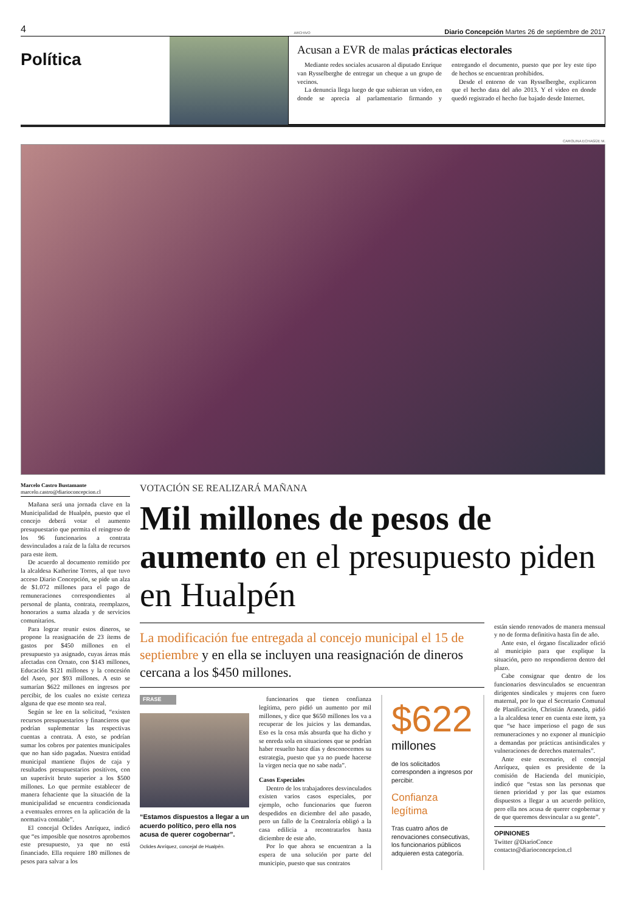4 ARCHIVO Diario Concepción Martes 26 de septiembre de 2017
Política
Acusan a EVR de malas prácticas electorales
Mediante redes sociales acusaron al diputado Enrique van Rysselberghe de entregar un cheque a un grupo de vecinos.
La denuncia llega luego de que subieran un video, en donde se aprecia al parlamentario firmando y entregando el documento, puesto que por ley este tipo de hechos se encuentran prohibidos.
Desde el entorno de van Rysselberghe, explicaron que el hecho data del año 2013. Y el video en donde quedó registrado el hecho fue bajado desde Internet.
CAROLINA ECHAGÜE M.
Marcelo Castro Bustamante
marcelo.castro@diarioconcepcion.cl
Mañana será una jornada clave en la Municipalidad de Hualpén, puesto que el concejo deberá votar el aumento presupuestario que permita el reingreso de los 96 funcionarios a contrata desvinculados a raíz de la falta de recursos para este ítem.
De acuerdo al documento remitido por la alcaldesa Katherine Torres, al que tuvo acceso Diario Concepción, se pide un alza de $1.072 millones para el pago de remuneraciones correspondientes al personal de planta, contrata, reemplazos, honorarios a suma alzada y de servicios comunitarios.
Para lograr reunir estos dineros, se propone la reasignación de 23 ítems de gastos por $450 millones en el presupuesto ya asignado, cuyas áreas más afectadas con Ornato, con $143 millones, Educación $121 millones y la concesión del Aseo, por $93 millones. A esto se sumarían $622 millones en ingresos por percibir, de los cuales no existe certeza alguna de que ese monto sea real.
Según se lee en la solicitud, “existen recursos presupuestarios y financieros que podrían suplementar las respectivas cuentas a contrata. A esto, se podrían sumar los cobros por patentes municipales que no han sido pagadas. Nuestra entidad municipal mantiene flujos de caja y resultados presupuestarios positivos, con un superávit bruto superior a los $500 millones. Lo que permite establecer de manera fehaciente que la situación de la municipalidad se encuentra condicionada a eventuales errores en la aplicación de la normativa contable”.
El concejal Oclides Anríquez, indicó que “es imposible que nosotros aprobemos este presupuesto, ya que no está financiado. Ella requiere 180 millones de pesos para salvar a los
VOTACIÓN SE REALIZARÁ MAÑANA
Mil millones de pesos de aumento en el presupuesto piden en Hualpén
La modificación fue entregada al concejo municipal el 15 de septiembre y en ella se incluyen una reasignación de dineros cercana a los $450 millones.
FRASE
“Estamos dispuestos a llegar a un acuerdo político, pero ella nos acusa de querer cogobernar”.
Oclides Anríquez, concejal de Hualpén.
funcionarios que tienen confianza legítima, pero pidió un aumento por mil millones, y dice que $650 millones los va a recuperar de los juicios y las demandas. Eso es la cosa más absurda que ha dicho y se enreda sola en situaciones que se podrían haber resuelto hace días y desconocemos su estrategia, puesto que ya no puede hacerse la virgen necia que no sabe nada”.
Casos Especiales
Dentro de los trabajadores desvinculados existen varios casos especiales, por ejemplo, ocho funcionarios que fueron despedidos en diciembre del año pasado, pero un fallo de la Contraloría obligó a la casa edilicia a recontratarlos hasta diciembre de este año.
Por lo que ahora se encuentran a la espera de una solución por parte del municipio, puesto que sus contratos
$622
millones
de los solicitados corresponden a ingresos por percibir.
Confianza legítima
Tras cuatro años de renovaciones consecutivas, los funcionarios públicos adquieren esta categoría.
están siendo renovados de manera mensual y no de forma definitiva hasta fin de año.
Ante esto, el órgano fiscalizador ofició al municipio para que explique la situación, pero no respondieron dentro del plazo.
Cabe consignar que dentro de los funcionarios desvinculados se encuentran dirigentes sindicales y mujeres con fuero maternal, por lo que el Secretario Comunal de Planificación, Christián Araneda, pidió a la alcaldesa tener en cuenta este ítem, ya que “se hace imperioso el pago de sus remuneraciones y no exponer al municipio a demandas por prácticas antisindicales y vulneraciones de derechos maternales”.
Ante este escenario, el concejal Anríquez, quien es presidente de la comisión de Hacienda del municipio, indicó que “estas son las personas que tienen prioridad y por las que estamos dispuestos a llegar a un acuerdo político, pero ella nos acusa de querer cogobernar y de que queremos desvincular a su gente”.
OPINIONES
Twitter @DiarioConce
contacto@diarioconcepcion.cl